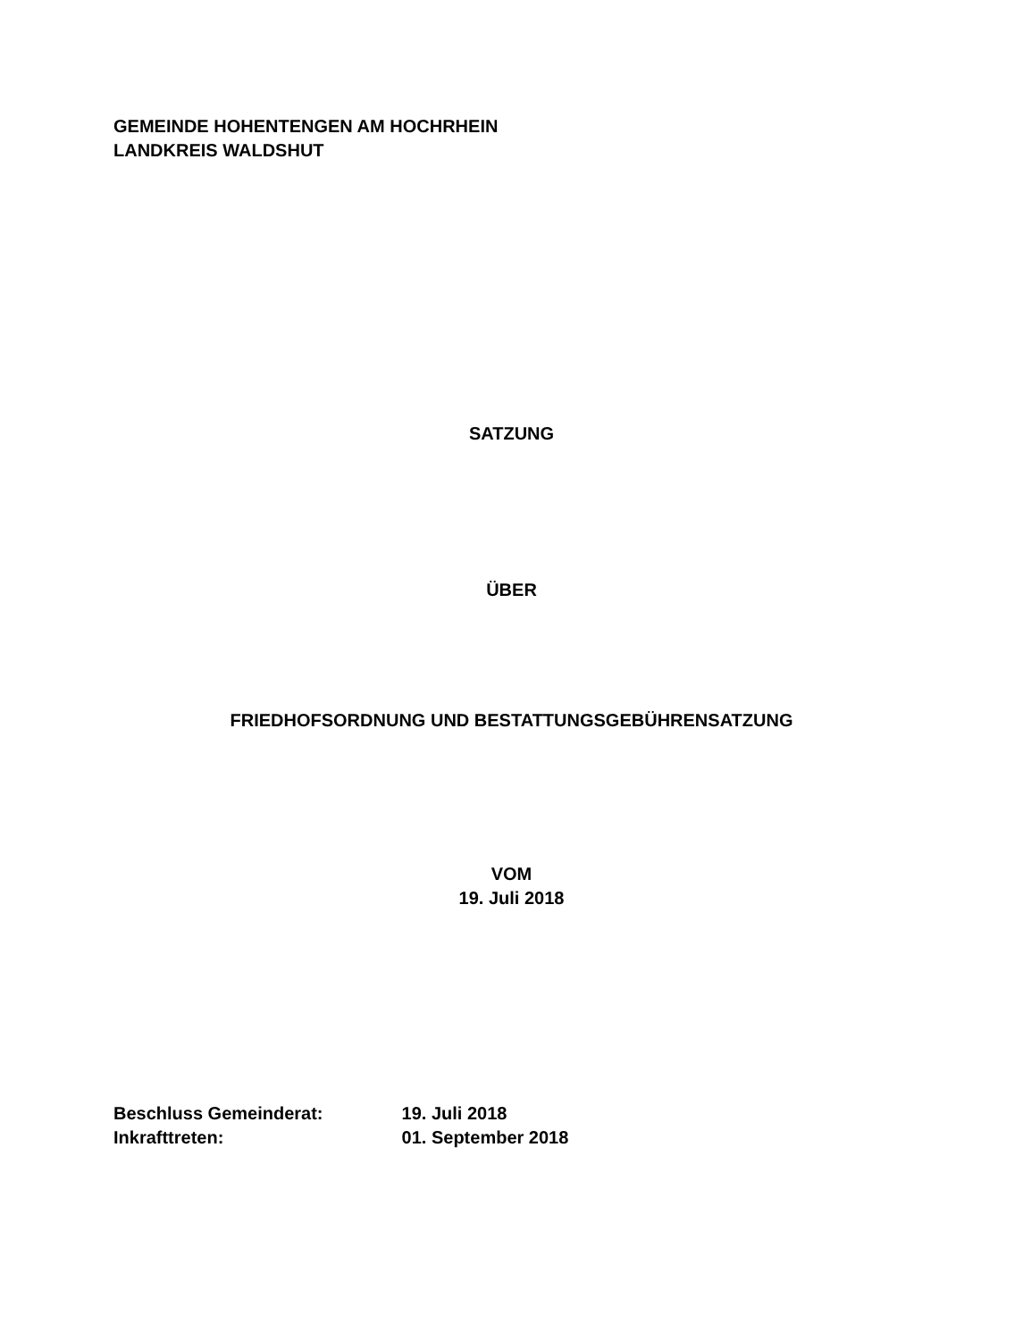GEMEINDE HOHENTENGEN AM HOCHRHEIN
LANDKREIS WALDSHUT
SATZUNG
ÜBER
FRIEDHOFSORDNUNG UND BESTATTUNGSGEBÜHRENSATZUNG
VOM
19. Juli 2018
Beschluss Gemeinderat: 19. Juli 2018
Inkrafttreten: 01. September 2018